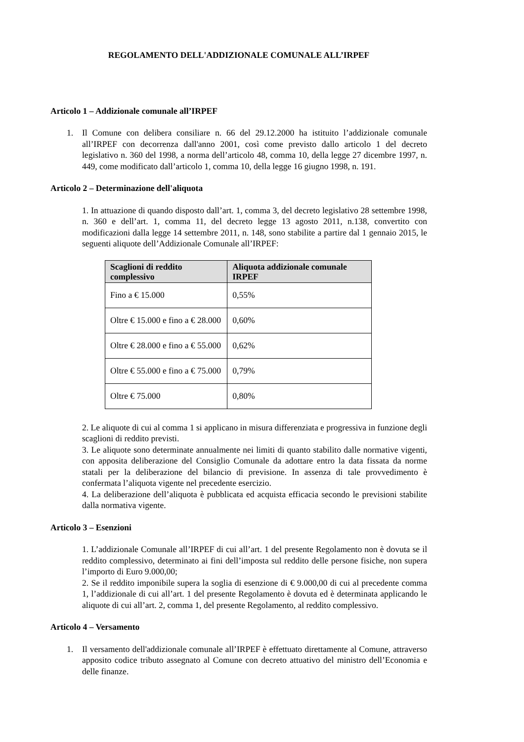REGOLAMENTO DELL'ADDIZIONALE COMUNALE ALL’IRPEF
Articolo 1 – Addizionale comunale all’IRPEF
1. Il Comune con delibera consiliare n. 66 del 29.12.2000 ha istituito l’addizionale comunale all’IRPEF con decorrenza dall'anno 2001, così come previsto dallo articolo 1 del decreto legislativo n. 360 del 1998, a norma dell’articolo 48, comma 10, della legge 27 dicembre 1997, n. 449, come modificato dall’articolo 1, comma 10, della legge 16 giugno 1998, n. 191.
Articolo 2 – Determinazione dell'aliquota
1. In attuazione di quando disposto dall’art. 1, comma 3, del decreto legislativo 28 settembre 1998, n. 360 e dell’art. 1, comma 11, del decreto legge 13 agosto 2011, n.138, convertito con modificazioni dalla legge 14 settembre 2011, n. 148, sono stabilite a partire dal 1 gennaio 2015, le seguenti aliquote dell’Addizionale Comunale all’IRPEF:
| Scaglioni di reddito complessivo | Aliquota addizionale comunale IRPEF |
| --- | --- |
| Fino a € 15.000 | 0,55% |
| Oltre € 15.000 e fino a € 28.000 | 0,60% |
| Oltre € 28.000 e fino a € 55.000 | 0,62% |
| Oltre € 55.000 e fino a € 75.000 | 0,79% |
| Oltre € 75.000 | 0,80% |
2. Le aliquote di cui al comma 1 si applicano in misura differenziata e progressiva in funzione degli scaglioni di reddito previsti.
3. Le aliquote sono determinate annualmente nei limiti di quanto stabilito dalle normative vigenti, con apposita deliberazione del Consiglio Comunale da adottare entro la data fissata da norme statali per la deliberazione del bilancio di previsione. In assenza di tale provvedimento è confermata l’aliquota vigente nel precedente esercizio.
4. La deliberazione dell’aliquota è pubblicata ed acquista efficacia secondo le previsioni stabilite dalla normativa vigente.
Articolo 3 – Esenzioni
1. L’addizionale Comunale all’IRPEF di cui all’art. 1 del presente Regolamento non è dovuta se il reddito complessivo, determinato ai fini dell’imposta sul reddito delle persone fisiche, non supera l’importo di Euro 9.000,00;
2. Se il reddito imponibile supera la soglia di esenzione di € 9.000,00 di cui al precedente comma 1, l’addizionale di cui all’art. 1 del presente Regolamento è dovuta ed è determinata applicando le aliquote di cui all’art. 2, comma 1, del presente Regolamento, al reddito complessivo.
Articolo 4 – Versamento
1. Il versamento dell'addizionale comunale all’IRPEF è effettuato direttamente al Comune, attraverso apposito codice tributo assegnato al Comune con decreto attuativo del ministro dell’Economia e delle finanze.